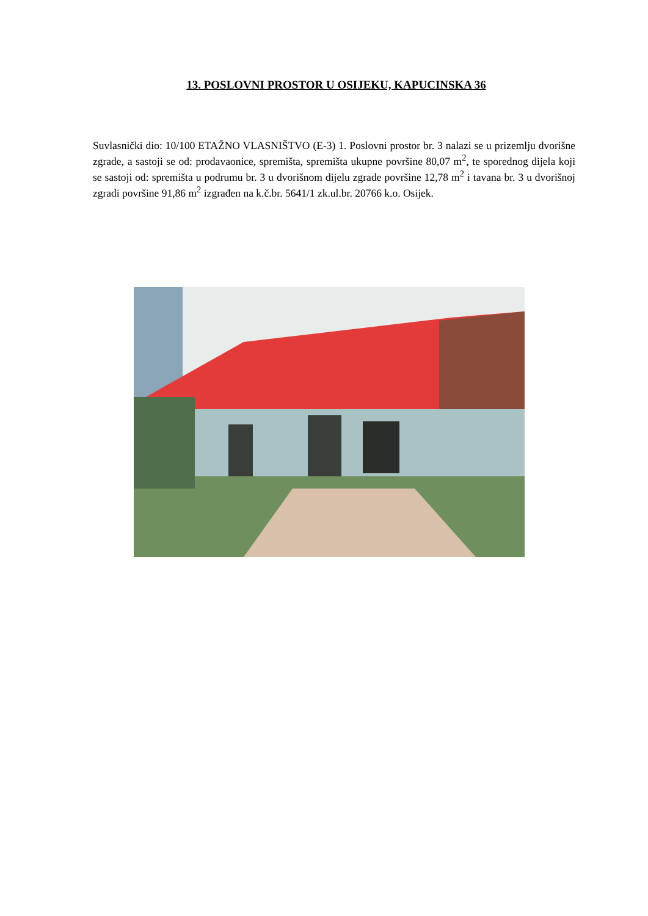13. POSLOVNI PROSTOR U OSIJEKU, KAPUCINSKA 36
Suvlasnički dio: 10/100 ETAŽNO VLASNIŠTVO (E-3) 1. Poslovni prostor br. 3 nalazi se u prizemlju dvorišne zgrade, a sastoji se od: prodavaonice, spremišta, spremišta ukupne površine 80,07 m<sup>2</sup>, te sporednog dijela koji se sastoji od: spremišta u podrumu br. 3 u dvorišnom dijelu zgrade površine 12,78 m<sup>2</sup> i tavana br. 3 u dvorišnoj zgradi površine 91,86 m<sup>2</sup> izgrađen na k.č.br. 5641/1 zk.ul.br. 20766 k.o. Osijek.